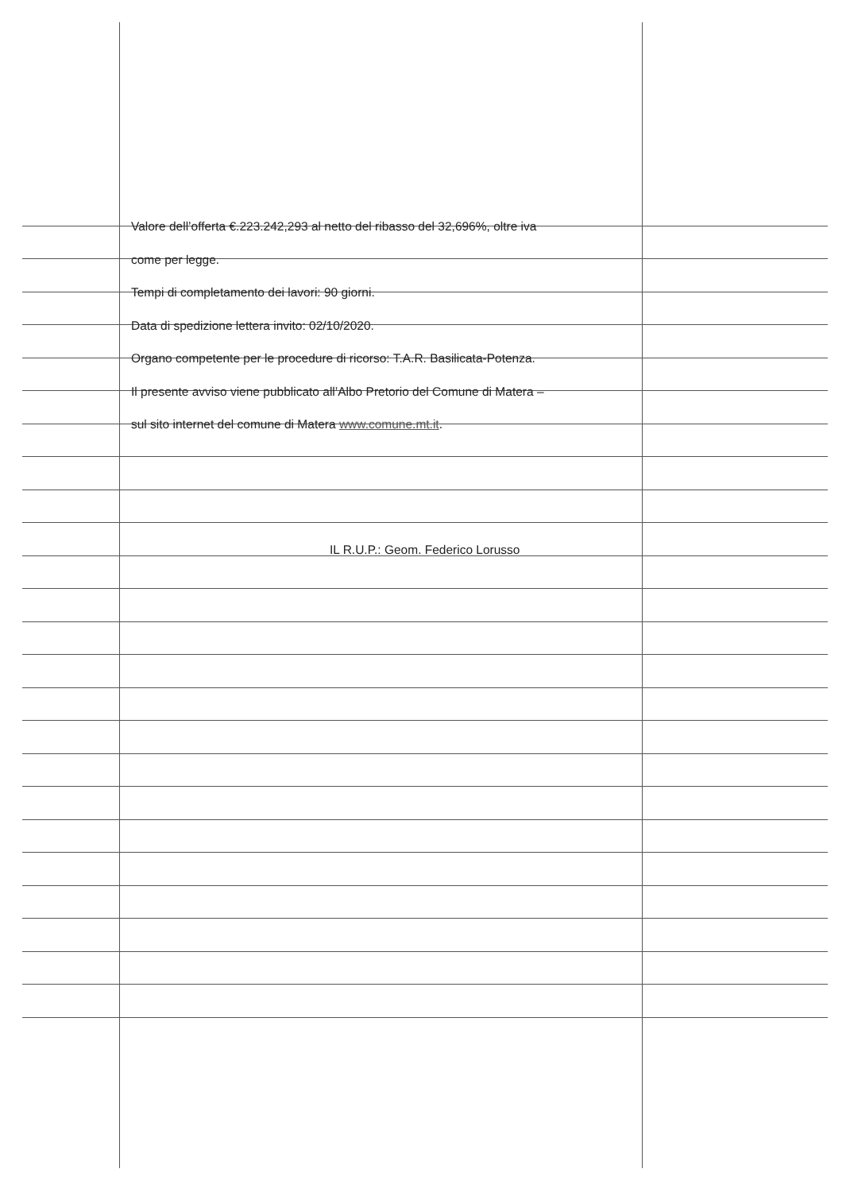Valore dell’offerta €.223.242,293 al netto del ribasso del 32,696%, oltre iva
come per legge.
Tempi di completamento dei lavori: 90 giorni.
Data di spedizione lettera invito: 02/10/2020.
Organo competente per le procedure di ricorso: T.A.R. Basilicata-Potenza.
Il presente avviso viene pubblicato all’Albo Pretorio del Comune di Matera –
sul sito internet del comune di Matera www.comune.mt.it.
IL R.U.P.: Geom. Federico Lorusso